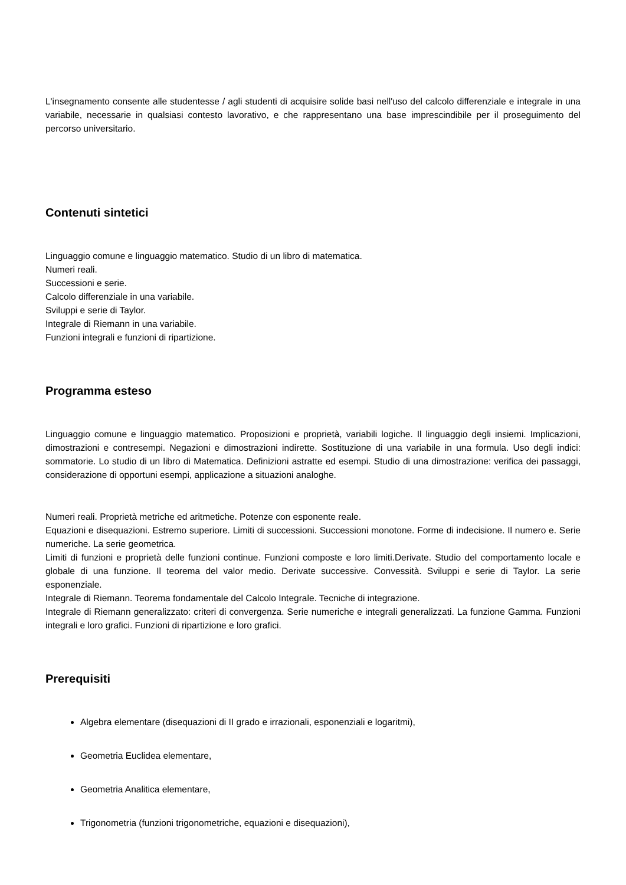L'insegnamento consente alle studentesse / agli studenti di acquisire solide basi nell'uso del calcolo differenziale e integrale in una variabile, necessarie in qualsiasi contesto lavorativo, e che rappresentano una base imprescindibile per il proseguimento del percorso universitario.
Contenuti sintetici
Linguaggio comune e linguaggio matematico. Studio di un libro di matematica.
Numeri reali.
Successioni e serie.
Calcolo differenziale in una variabile.
Sviluppi e serie di Taylor.
Integrale di Riemann in una variabile.
Funzioni integrali e funzioni di ripartizione.
Programma esteso
Linguaggio comune e linguaggio matematico. Proposizioni e proprietà, variabili logiche. Il linguaggio degli insiemi. Implicazioni, dimostrazioni e contresempi. Negazioni e dimostrazioni indirette. Sostituzione di una variabile in una formula. Uso degli indici: sommatorie. Lo studio di un libro di Matematica. Definizioni astratte ed esempi. Studio di una dimostrazione: verifica dei passaggi, considerazione di opportuni esempi, applicazione a situazioni analoghe.
Numeri reali. Proprietà metriche ed aritmetiche. Potenze con esponente reale.
Equazioni e disequazioni. Estremo superiore. Limiti di successioni. Successioni monotone. Forme di indecisione. Il numero e. Serie numeriche. La serie geometrica.
Limiti di funzioni e proprietà delle funzioni continue. Funzioni composte e loro limiti.Derivate. Studio del comportamento locale e globale di una funzione. Il teorema del valor medio. Derivate successive. Convessità. Sviluppi e serie di Taylor. La serie esponenziale.
Integrale di Riemann. Teorema fondamentale del Calcolo Integrale. Tecniche di integrazione.
Integrale di Riemann generalizzato: criteri di convergenza. Serie numeriche e integrali generalizzati. La funzione Gamma. Funzioni integrali e loro grafici. Funzioni di ripartizione e loro grafici.
Prerequisiti
Algebra elementare (disequazioni di II grado e irrazionali, esponenziali e logaritmi),
Geometria Euclidea elementare,
Geometria Analitica elementare,
Trigonometria (funzioni trigonometriche, equazioni e disequazioni),